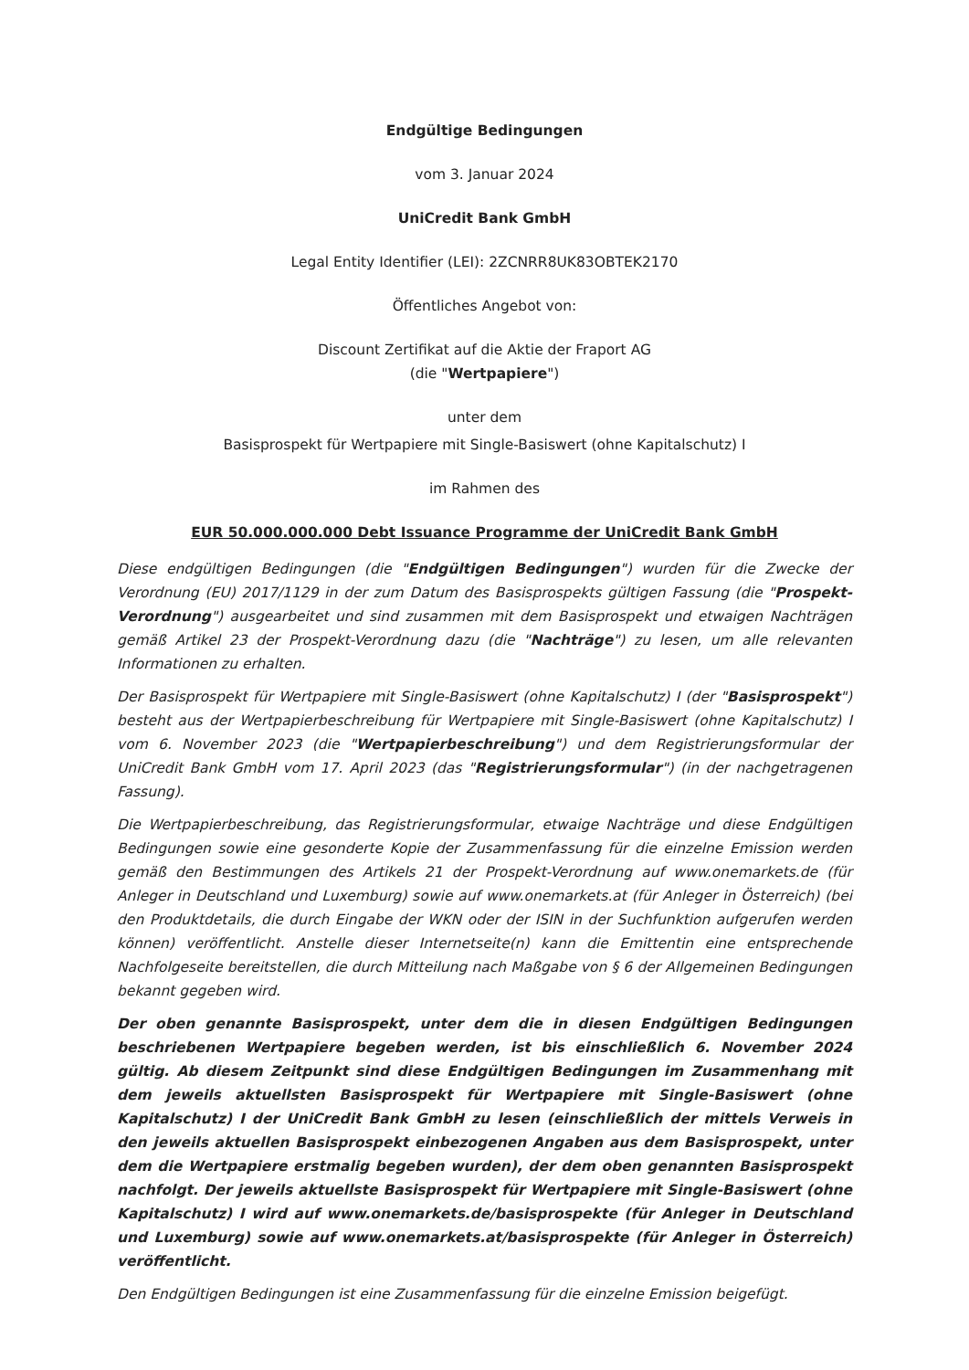Endgültige Bedingungen
vom 3. Januar 2024
UniCredit Bank GmbH
Legal Entity Identifier (LEI): 2ZCNRR8UK83OBTEK2170
Öffentliches Angebot von:
Discount Zertifikat auf die Aktie der Fraport AG
(die "Wertpapiere")
unter dem
Basisprospekt für Wertpapiere mit Single-Basiswert (ohne Kapitalschutz) I
im Rahmen des
EUR 50.000.000.000 Debt Issuance Programme der UniCredit Bank GmbH
Diese endgültigen Bedingungen (die "Endgültigen Bedingungen") wurden für die Zwecke der Verordnung (EU) 2017/1129 in der zum Datum des Basisprospekts gültigen Fassung (die "Prospekt-Verordnung") ausgearbeitet und sind zusammen mit dem Basisprospekt und etwaigen Nachträgen gemäß Artikel 23 der Prospekt-Verordnung dazu (die "Nachträge") zu lesen, um alle relevanten Informationen zu erhalten.
Der Basisprospekt für Wertpapiere mit Single-Basiswert (ohne Kapitalschutz) I (der "Basisprospekt") besteht aus der Wertpapierbeschreibung für Wertpapiere mit Single-Basiswert (ohne Kapitalschutz) I vom 6. November 2023 (die "Wertpapierbeschreibung") und dem Registrierungsformular der UniCredit Bank GmbH vom 17. April 2023 (das "Registrierungsformular") (in der nachgetragenen Fassung).
Die Wertpapierbeschreibung, das Registrierungsformular, etwaige Nachträge und diese Endgültigen Bedingungen sowie eine gesonderte Kopie der Zusammenfassung für die einzelne Emission werden gemäß den Bestimmungen des Artikels 21 der Prospekt-Verordnung auf www.onemarkets.de (für Anleger in Deutschland und Luxemburg) sowie auf www.onemarkets.at (für Anleger in Österreich) (bei den Produktdetails, die durch Eingabe der WKN oder der ISIN in der Suchfunktion aufgerufen werden können) veröffentlicht. Anstelle dieser Internetseite(n) kann die Emittentin eine entsprechende Nachfolgeseite bereitstellen, die durch Mitteilung nach Maßgabe von § 6 der Allgemeinen Bedingungen bekannt gegeben wird.
Der oben genannte Basisprospekt, unter dem die in diesen Endgültigen Bedingungen beschriebenen Wertpapiere begeben werden, ist bis einschließlich 6. November 2024 gültig. Ab diesem Zeitpunkt sind diese Endgültigen Bedingungen im Zusammenhang mit dem jeweils aktuellsten Basisprospekt für Wertpapiere mit Single-Basiswert (ohne Kapitalschutz) I der UniCredit Bank GmbH zu lesen (einschließlich der mittels Verweis in den jeweils aktuellen Basisprospekt einbezogenen Angaben aus dem Basisprospekt, unter dem die Wertpapiere erstmalig begeben wurden), der dem oben genannten Basisprospekt nachfolgt. Der jeweils aktuellste Basisprospekt für Wertpapiere mit Single-Basiswert (ohne Kapitalschutz) I wird auf www.onemarkets.de/basisprospekte (für Anleger in Deutschland und Luxemburg) sowie auf www.onemarkets.at/basisprospekte (für Anleger in Österreich) veröffentlicht.
Den Endgültigen Bedingungen ist eine Zusammenfassung für die einzelne Emission beigefügt.